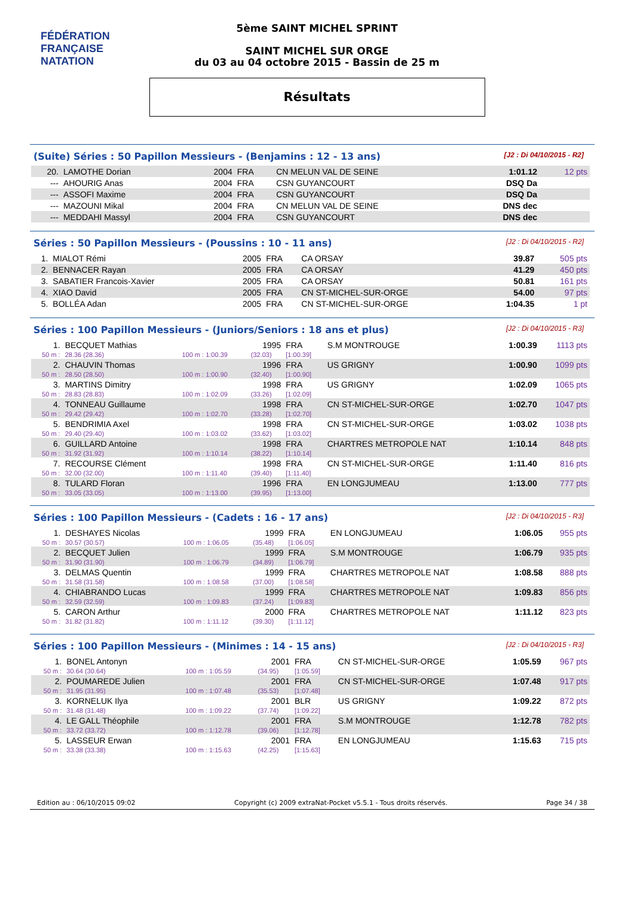FÉDÉRATION FRANÇAISE
NATATION
5ème SAINT MICHEL SPRINT
SAINT MICHEL SUR ORGE
du 03 au 04 octobre 2015 - Bassin de 25 m
Résultats
(Suite) Séries : 50 Papillon Messieurs - (Benjamins : 12 - 13 ans) [J2 : Di 04/10/2015 - R2]
| 20. | LAMOTHE Dorian | 2004 | FRA | CN MELUN VAL DE SEINE | 1:01.12 | 12 pts |
| --- | AHOURIG Anas | 2004 | FRA | CSN GUYANCOURT | DSQ Da | |
| --- | ASSOFI Maxime | 2004 | FRA | CSN GUYANCOURT | DSQ Da | |
| --- | MAZOUNI Mikal | 2004 | FRA | CN MELUN VAL DE SEINE | DNS dec | |
| --- | MEDDAHI Massyl | 2004 | FRA | CSN GUYANCOURT | DNS dec | |
Séries : 50 Papillon Messieurs - (Poussins : 10 - 11 ans) [J2 : Di 04/10/2015 - R2]
| 1. | MIALOT Rémi | 2005 | FRA | CA ORSAY | 39.87 | 505 pts |
| 2. | BENNACER Rayan | 2005 | FRA | CA ORSAY | 41.29 | 450 pts |
| 3. | SABATIER Francois-Xavier | 2005 | FRA | CA ORSAY | 50.81 | 161 pts |
| 4. | XIAO David | 2005 | FRA | CN ST-MICHEL-SUR-ORGE | 54.00 | 97 pts |
| 5. | BOLLÉA Adan | 2005 | FRA | CN ST-MICHEL-SUR-ORGE | 1:04.35 | 1 pt |
Séries : 100 Papillon Messieurs - (Juniors/Seniors : 18 ans et plus) [J2 : Di 04/10/2015 - R3]
| 1. | BECQUET Mathias | | 1995 | FRA | S.M MONTROUGE | 1:00.39 | 1113 pts |
| 50 m : | 28.36 (28.36) | 100 m : 1:00.39 | (32.03) | [1:00.39] | | | |
| 2. | CHAUVIN Thomas | | 1996 | FRA | US GRIGNY | 1:00.90 | 1099 pts |
| 50 m : | 28.50 (28.50) | 100 m : 1:00.90 | (32.40) | [1:00.90] | | | |
| 3. | MARTINS Dimitry | | 1998 | FRA | US GRIGNY | 1:02.09 | 1065 pts |
| 50 m : | 28.83 (28.83) | 100 m : 1:02.09 | (33.26) | [1:02.09] | | | |
| 4. | TONNEAU Guillaume | | 1998 | FRA | CN ST-MICHEL-SUR-ORGE | 1:02.70 | 1047 pts |
| 50 m : | 29.42 (29.42) | 100 m : 1:02.70 | (33.28) | [1:02.70] | | | |
| 5. | BENDRIMIA Axel | | 1998 | FRA | CN ST-MICHEL-SUR-ORGE | 1:03.02 | 1038 pts |
| 50 m : | 29.40 (29.40) | 100 m : 1:03.02 | (33.62) | [1:03.02] | | | |
| 6. | GUILLARD Antoine | | 1998 | FRA | CHARTRES METROPOLE NAT | 1:10.14 | 848 pts |
| 50 m : | 31.92 (31.92) | 100 m : 1:10.14 | (38.22) | [1:10.14] | | | |
| 7. | RECOURSE Clément | | 1998 | FRA | CN ST-MICHEL-SUR-ORGE | 1:11.40 | 816 pts |
| 50 m : | 32.00 (32.00) | 100 m : 1:11.40 | (39.40) | [1:11.40] | | | |
| 8. | TULARD Floran | | 1996 | FRA | EN LONGJUMEAU | 1:13.00 | 777 pts |
| 50 m : | 33.05 (33.05) | 100 m : 1:13.00 | (39.95) | [1:13.00] | | | |
Séries : 100 Papillon Messieurs - (Cadets : 16 - 17 ans) [J2 : Di 04/10/2015 - R3]
| 1. | DESHAYES Nicolas | | 1999 | FRA | EN LONGJUMEAU | 1:06.05 | 955 pts |
| 50 m : | 30.57 (30.57) | 100 m : 1:06.05 | (35.48) | [1:06.05] | | | |
| 2. | BECQUET Julien | | 1999 | FRA | S.M MONTROUGE | 1:06.79 | 935 pts |
| 50 m : | 31.90 (31.90) | 100 m : 1:06.79 | (34.89) | [1:06.79] | | | |
| 3. | DELMAS Quentin | | 1999 | FRA | CHARTRES METROPOLE NAT | 1:08.58 | 888 pts |
| 50 m : | 31.58 (31.58) | 100 m : 1:08.58 | (37.00) | [1:08.58] | | | |
| 4. | CHIABRANDO Lucas | | 1999 | FRA | CHARTRES METROPOLE NAT | 1:09.83 | 856 pts |
| 50 m : | 32.59 (32.59) | 100 m : 1:09.83 | (37.24) | [1:09.83] | | | |
| 5. | CARON Arthur | | 2000 | FRA | CHARTRES METROPOLE NAT | 1:11.12 | 823 pts |
| 50 m : | 31.82 (31.82) | 100 m : 1:11.12 | (39.30) | [1:11.12] | | | |
Séries : 100 Papillon Messieurs - (Minimes : 14 - 15 ans) [J2 : Di 04/10/2015 - R3]
| 1. | BONEL Antonyn | | 2001 | FRA | CN ST-MICHEL-SUR-ORGE | 1:05.59 | 967 pts |
| 50 m : | 30.64 (30.64) | 100 m : 1:05.59 | (34.95) | [1:05.59] | | | |
| 2. | POUMAREDE Julien | | 2001 | FRA | CN ST-MICHEL-SUR-ORGE | 1:07.48 | 917 pts |
| 50 m : | 31.95 (31.95) | 100 m : 1:07.48 | (35.53) | [1:07.48] | | | |
| 3. | KORNELUK Ilya | | 2001 | BLR | US GRIGNY | 1:09.22 | 872 pts |
| 50 m : | 31.48 (31.48) | 100 m : 1:09.22 | (37.74) | [1:09.22] | | | |
| 4. | LE GALL Théophile | | 2001 | FRA | S.M MONTROUGE | 1:12.78 | 782 pts |
| 50 m : | 33.72 (33.72) | 100 m : 1:12.78 | (39.06) | [1:12.78] | | | |
| 5. | LASSEUR Erwan | | 2001 | FRA | EN LONGJUMEAU | 1:15.63 | 715 pts |
| 50 m : | 33.38 (33.38) | 100 m : 1:15.63 | (42.25) | [1:15.63] | | | |
Edition au : 06/10/2015 09:02 Copyright (c) 2009 extraNat-Pocket v5.5.1 - Tous droits réservés. Page 34 / 38